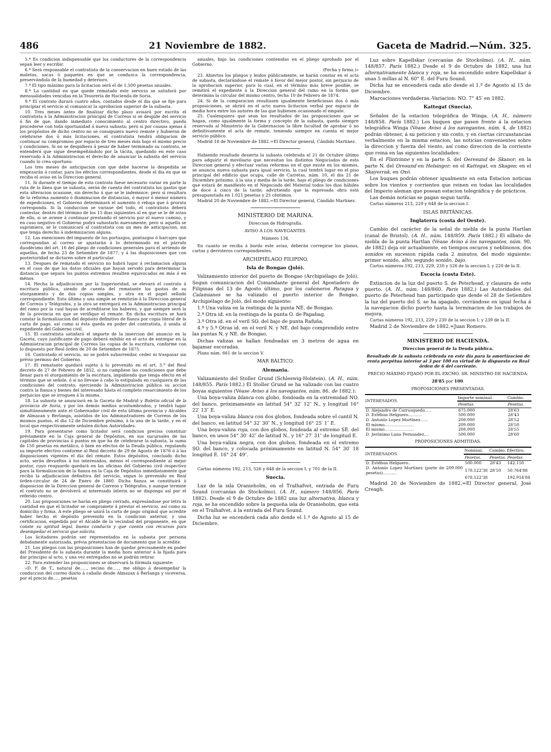486 21 Noviembre de 1882. Gaceta de Madrid.—Núm. 325.
5.ª Es condicion indispensable que los conductores de la correspondencia sepan leer y escribir.
6.ª Será responsable el contratista de la conservacion en buen estado de las maletas, sacas ó paquetes en que se conduzca la correspondencia, preservándola de la humedad y deterioro.
7.ª El tipo máximo para la licitacion será el de 1.500 pesetas anuales.
8.ª La cantidad en que quede rematado este servicio se satisfará por mensualidades vencidas en la Tesorería de Hacienda de Soria.
9.ª El contrato durará cuatro años, contados desde el dia que se fije para principiar el servicio al comunicar la aprobacion superior de la subasta.
10. Tres meses ántes de finalizar dicho plazo avisará por escrito el contratista á la Administracion principal de Correos si se despide del servicio á fin de que, dando inmediato conocimiento al centro directivo, pueda procederse con toda oportunidad á nueva subasta; pero si por causas ajenas á los propósitos de dicho centro no se consiguiera nuevo remate y hubieran de celebrarse dos ó más licitaciones, el contratista tendrá obligacion de continuar su compromiso por espacio de tres meses más bajo el mismo precio y condiciones. Si no se despidiera á pesar de haber terminado su contrato, se entenderá que sigue desempeñándolo por la tácita, quedando en este caso reservado á la Administracion el derecho de anunciar la subasta del servicio cuando lo crea oportuno.
Los tres meses de anticipacion con que debe hacerse la despedida se empezarán á contar, para los efectos correspondientes, desde el dia en que se reciba el aviso en la Direccion general.
11. Si durante el tiempo de esta contrata fuese necesario variar en parte la ruta de la línea que se subasta, serán de cuenta del contratista los gastos que esta alteracion ocasione, sin derecho á que se le indemnice; pero si resultara de la reforma aumento ó disminucion de distancias, ó mayor ó menor número de expediciones, el Gobierno determinará el aumento ó rebaja que á prorata corresponda. Si la conduccion se variase del todo, el contratista deberá contestar, dentro del término de los 15 dias siguientes al en que se le dé aviso de ello, si se aviene á continuar prestando el servicio por el nuevo camino, y en caso negativo el Gobierno podrá subastarlo nuevamente; pero si aquella se suprimiera, se le comunicará al contratista con un mes de anticipacion, sin que tenga derecho á indemnizacion alguna.
12. Las exenciones del impuesto de los portazgos, pontazgos ó barcajes que correspondan al correo se ajustarán á lo determinado en el párrafo duodécimo del art. 16 del pliego de condiciones generales para el arriendo de aquellos, de fecha 23 de Setiembre de 1877, y á las disposiciones que con posterioridad se dictaren sobre el particular.
13. Despues de rematado el servicio no habrá lugar á reclamacion alguna en el caso de que los datos oficiales que hayan servido para determinar la distancia que separa los puntos extremos resulten equivocados en más ó en ménos.
14. Hecha la adjudicacion por la Superioridad, se elevará el contrato á escritura pública, siendo de cuenta del rematante los gastos de su otorgamiento y de dos copias simples, y otra en el papel sellado correspondiente. Esta última y una simple se remitirán á la Direccion general de Correos y Telégrafos, y la otra se entregará en la Administracion principal del ramo por la cual hayan de acreditarse los haberes, y que siempre será la de la provincia en que se verifique el remate. En dicha escritura se hará constar la formalizacion del depósito definitivo de fianza por copia literal de la carta de pago, así como si ésta queda en poder del contratista, ó unida al expediente del Gobierno civil.
15. El contratista satisfará el importe de la insercion del anuncio en la Gaceta, cuyo justificante de pago deberá exhibir en el acto de entregar en la Administracion principal de Correos las copias de la escritura, conforme con lo dispuesto por Real órden de 20 de Setiembre de 1875.
16. Contratado el servicio, no se podrá subarrendar, ceder ni traspasar sin prévio permiso del Gobierno.
17. El rematante quedará sujeto á lo prevenido en el art. 5.º del Real decreto de 27 de Febrero de 1852, si no cumpliese las condiciones que debe llenar para el otorgamiento de la escritura, impidiendo que tenga efecto en el término que se señale, ó si no llevase á cabo lo estipulado en cualquiera de las condiciones del contrato; ejerciendo la Administracion pública su accion contra la fianza y bienes del interesado hásta el completo resarcimiento de los perjuicios que se irroguen á la misma.
18. La subasta se anunciará en la Gaceta de Madrid y Boletin oficial de la provincia de Soria, y por los demás medios acostumbrados, y tendrá lugar simultáneamente ante el Gobernador civil de esta última provincia y Alcaldes de Almazan y Berlanga, asistidos de los Administradores de Correos de los mismos puntos, el dia 12 de Diciembre próximo, á la una de la tarde, y en el local que respectivamente señalen dichas Autoridades.
19. Para presentarse como licitador será condicion precisa constituir préviamente en la Caja general de Depósitos, en sus sucursales de las capitales de provincias ó puntos en que ha de celebrarse la subasta, la suma de 150 pesetas en metálico, ó bien en efectos de la Deuda pública, regulando su importe efectivo conforme al Real decreto de 29 de Agosto de 1876 ó á las disposiciones vigentes el dia del remate. Estos depósitos, concluido dicho acto, serán devueltos á los interesados, ménos el correspondiente al mejor postor, cuyo resguardo quedará en las oficinas del Gobierno civil respectivo para la formalizacion de la fianza en la Caja de Depósitos inmediatamente que reciba la adjudicacion definitiva del servicio, segun lo prevenido en Real órden-circular de 24 de Enero de 1860. Dicha fianza se constituirá á disposicion de la Direccion general de Correos y Telégrafos, y aunque termine el contrato no se devolverá al interesado ínterin no se disponga así por el referido centro.
20. Las proposiciones se harán en pliego cerrado, expresándose por letra la cantidad en que el licitador se compromete á prestar el servicio, así como su domicilio y firma. A este pliego se unirá la carta de pago original que acredite haber hecho el depósito prevenido en la condicion anterior, y una certificacion, expedida por el Alcalde de la vecindad del proponente, en que conste su aptitud legal, buena conducta y que cuenta con recursos para desempeñar el servicio que solicita.
Los licitadores podrán ser representados en la subasta por persona debidamente autorizada, prévia presentacion de documento que lo acredite.
21. Los pliegos con las proposiciones han de quedar precisamente en poder del Presidente de la subasta durante la media hora anterior á la fijada para dar principio al acto, y una vez entregados no se podrán retirar.
22. Para extender las proposiciones se observará la fórmula siguiente:
«D. F. de T., natural de....., vecino de....., me obligo á desempeñar la conduccion del correo diario á caballo desde Almazan á Berlanga y viceversa, por el precio de..... pesetas
anuales, bajo las condiciones contenidas en el pliego aprobado por el Gobierno.
(Fecha y firma.)»
23. Abiertos los pliegos y leidos públicamente, se harán constar en el acta de subasta, declarándose el remate á favor del mejor postor, sin perjuicio de la aprobacion superior, para lo cual, en el término más breve posible, se remitirá el expediente á la Direccion general del ramo en la forma que determina la circular del mismo centro, fecha 10 de Febrero de 1874.
24. Si de la comparacion resultasen igualmente beneficiosas dos ó más proposiciones, se abrirá en el acto nueva licitacion verbal por espacio de media hora entre los autores de las que hubiesen ocasionado el empate.
25. Cualesquiera que sean los resultados de las proposiciones que se hagan, como igualmente la forma y concepto de la subasta, queda siempre reservada al Ministerio de la Gobernacion la libre facultad de aprobar ó no definitivamente el acta de remate, teniendo siempre en cuenta el mejor servicio público.
Madrid 18 de Noviembre de 1882.=El Director general, Cándido Martinez.
Habiendo resultado desierta la subasta celebrada el 21 de Octubre último para adquirir el moviliario que necesitan los distintos Negociados de esta Direccion general y efectuar varias reformas en el que existe en los mismos, se anuncia nueva subasta para igual servicio, la cual tendrá lugar en el piso principal del edificio que ocupa, calle de Carretas, núm. 10, el dia 21 de Diciembre próximo, á la una y media de la tarde, bajo el pliego de condiciones que estará de manifiesto en el Negociado del Material todos los dias hábiles de doce á cinco de la tarde; advirtiendo que la expresada obra está presupuestada en 1.021 pesetas y 25 céntimos.
Madrid 20 de Noviembre de 1882.=El Director general, Cándido Martinez.
MINISTERIO DE MARINA.
Direccion de Hidrografía.
AVISO Á LOS NAVEGANTES.
Número 134.
En cuanto se reciba á bordo este aviso, deberán corregirse los planos, cartas y derroteros correspondientes.
ARCHIPIÉLAGO FILIPINO.
Isla de Bongao (Joló).
Valizamiento interior del puerto de Bongao (Archipiélago de Joló). Segun comunicacion del Comandante general del Apostadero de Filipinas del 13 de Agosto último, por los cañoneros Paragua y Calamianes se ha valizado el puerto interior de Bongao, Archipiélago de Joló, del modo siguiente:
1.ª Una valiza en la restinga de la punta NE. de Bongao.
2.ª Otra id. en la restinga de la punta O. de Papahag.
3.ª Otra id. en el veril SO. del bajo de punta Rafuña.
4.ª y 5.ª Otras id. en el veril N. y NE. del bajo comprendido entre las puntas N. y NE. de Bongao.
Dichas valizas se hallan fondeadas en 3 metros de agua en bajamar escoradas.
Plano núm. 661 de la seccion V.
MAR BÁLTICO.
Alemania.
Valizamiento del Stoller Grund (Schleswig-Holstein). (A. H., núm. 148/855. París 1882.) El Stoller Grund se ha valizado con las cuatro boyas siguientes (Véase Aviso á los navegantes, núm. 86, de 1882.):
Una boya-valiza blanca con globo, fondeada en la extremidad NO. del banco, próximamente en latitud 54° 32′ 12″ N., y longitud 16° 22′ 13″ E.
Una boya-valiza blanca con dos globos, fondeada sobre el cantil N. del banco, en latitud 54° 32′ 30″ N., y longitud 16° 25′ 1″ E.
Una boya-valiza roja, con dos globos, fondeada al extremo SE. del banco, en unos 54° 30′ 42″ de latitud N., y 16° 27′ 31″ de longitud E.
Una boya-valiza negra, con dos globos, fondeada en el extremo SO. del banco, y colocada próximamente en latitud N. 54° 30′ 18 longitud E. 16° 24′ 49″.
Cartas números 192, 213, 526 y 648 de la seccion I; y 701 de la II.
Suecia.
Luz de la isla Oranieholm, en el Tralhafvet, entrada de Furu Sound (cercanías de Stockolmo). (A. H., número 148/856. París 1882). Desde el 9 de Octubre de 1882 una luz alternativa, blanca y roja, se ha encendido sobre la pequeña isla de Oranieholm, que está en el Tralhafvet, á la entrada del Furu Sound.
Dicha luz se encenderá cada año desde el 1.º de Agosto al 15 de Diciembre.
Luz sobre Kapellskar (cercanías de Stockolmo). (A. H., núm. 148/857. París 1882.) Desde el 9 de Octubre de 1882, una luz alternativamente blanca y roja, se ha encendido sobre Kapellskar á unas 5 millas al N. 60° E. del Furu Sound.
Dicha luz se encenderá cada año desde el 1.º de Agosto al 15 de Diciembre.
Marcaciones verdaderas.-Variacion: NO. 7° 45′ en 1882.
Kattegat (Suecia).
Señales de la estacion telegráfica de Winga. (A. H., número 148/858. París 1882.) Los buques que pasen frente á la estacion telegráfica Winga (Véase Aviso á los navegantes, núm. 4, de 1882) podrán obtener, á su peticion y sin costo, y en ciertas circunstancias verbalmente en la misma estacion, las noticias convenientes sobre la direccion y fuerza del viento, así como direccion de la corriente que reina en las siguientes localidades:
En el Flintrinne y en la parte S. del Oeresund de Skanor; en la parte N. del Oresund en Helsingor; en el Kattegat, en Skagen; en el Skayerrak, en Oxó.
Los buques podrán obtener igualmente en esta Estacion noticias sobre los vientos y corrientes que reinen en todas las localidades del Imperio aleman que posean estacion telegráfica y de prácticos.
Las demás noticias se pagan segun tarifa.
Cartas números 213, 229 y 648 de la seccion I.
ISLAS BRITÁNICAS.
Inglaterra (costa del Oeste).
Cambio del carácter de la señal de niebla de la punta Hartlan (canal de Bristol). (A. H., núm. 148/859. París 1882.) El silbato de niebla de la punta Hartlan (Véase Aviso á los navegantes, núm. 90, de 1882) deja oir actualmente, en tiempos oscuros y neblinosos, dos sonidos en sucesion rápida cada 2 minutos, del modo siguiente: primer sonido, alto; segundo sonido, bajo.
Cartas números 192, 213, 229, 230 y 526 de la seccion I; y 220 de la II.
Escocia (costa Este).
Extincion de la luz del puerto S. de Peterhead, y clausura de este puerto. (A. H., núm. 148/860. París 1882.) Las Autoridades del puerto de Peterhead han participado que desde el 28 de Setiembre la luz del puerto del S. se ha apagado, cerrándose en igual fecha á la navegacion dicho puerto hasta la terminacion de los trabajos de mejora.
Cartas números 192, 213, 229 y 230 de la seccion I; y 239 de la II.
Madrid 2 de Noviembre de 1882.=Juan Romero.
MINISTERIO DE HACIENDA.
Direccion general de la Deuda pública.
Resultado de la subasta celebrada en este dia para la amortizacion de renta perpétua interior al 3 por 100 en virtud de lo dispuesto en Real órden de 6 del corriente.
PRECIO MÁXIMO FIJADO POR EL EXCMO. SR. MINISTRO DE HACIENDA:
28'85 por 100.
PROPOSICIONES PRESENTADAS.
| INTERESADOS. | Importe nominal. | Cambio. |
| --- | --- | --- |
| | Pesetas. | Pesetas. |
| D. Alejandro de Carrasquedo..... | 675.000 | 28'63 |
| D. Estéban Helguero........... | 500.000 | 28'43 |
| D. Antonio Lopez Martinez...... | 208.000 | 28'52 |
| El mismo....................... | 209.000 | 28'50 |
| El mismo....................... | 208.000 | 28'55 |
| D. Jerónimo Luna Fernandez.... | 500.000 | 28'60 |
PROPOSICIONES ADMITIDAS.
| INTERESADOS. | Nominal. | Cambio. | Efectivo. |
| --- | --- | --- | --- |
| | Pesetas. | Pesetas. | Pesetas. |
| D. Estéban Helguero.. | 500.000 | 28'43 | 142.150 |
| D. Antonio Lopez Martinez (parte de 209.000 pesetas)........... | 178.122'38 | 28'50 | 50.764'88 |
| | 678.122'38 | | 192.914'88 |
Madrid 20 de Noviembre de 1882.=El Director general, José Creagh.